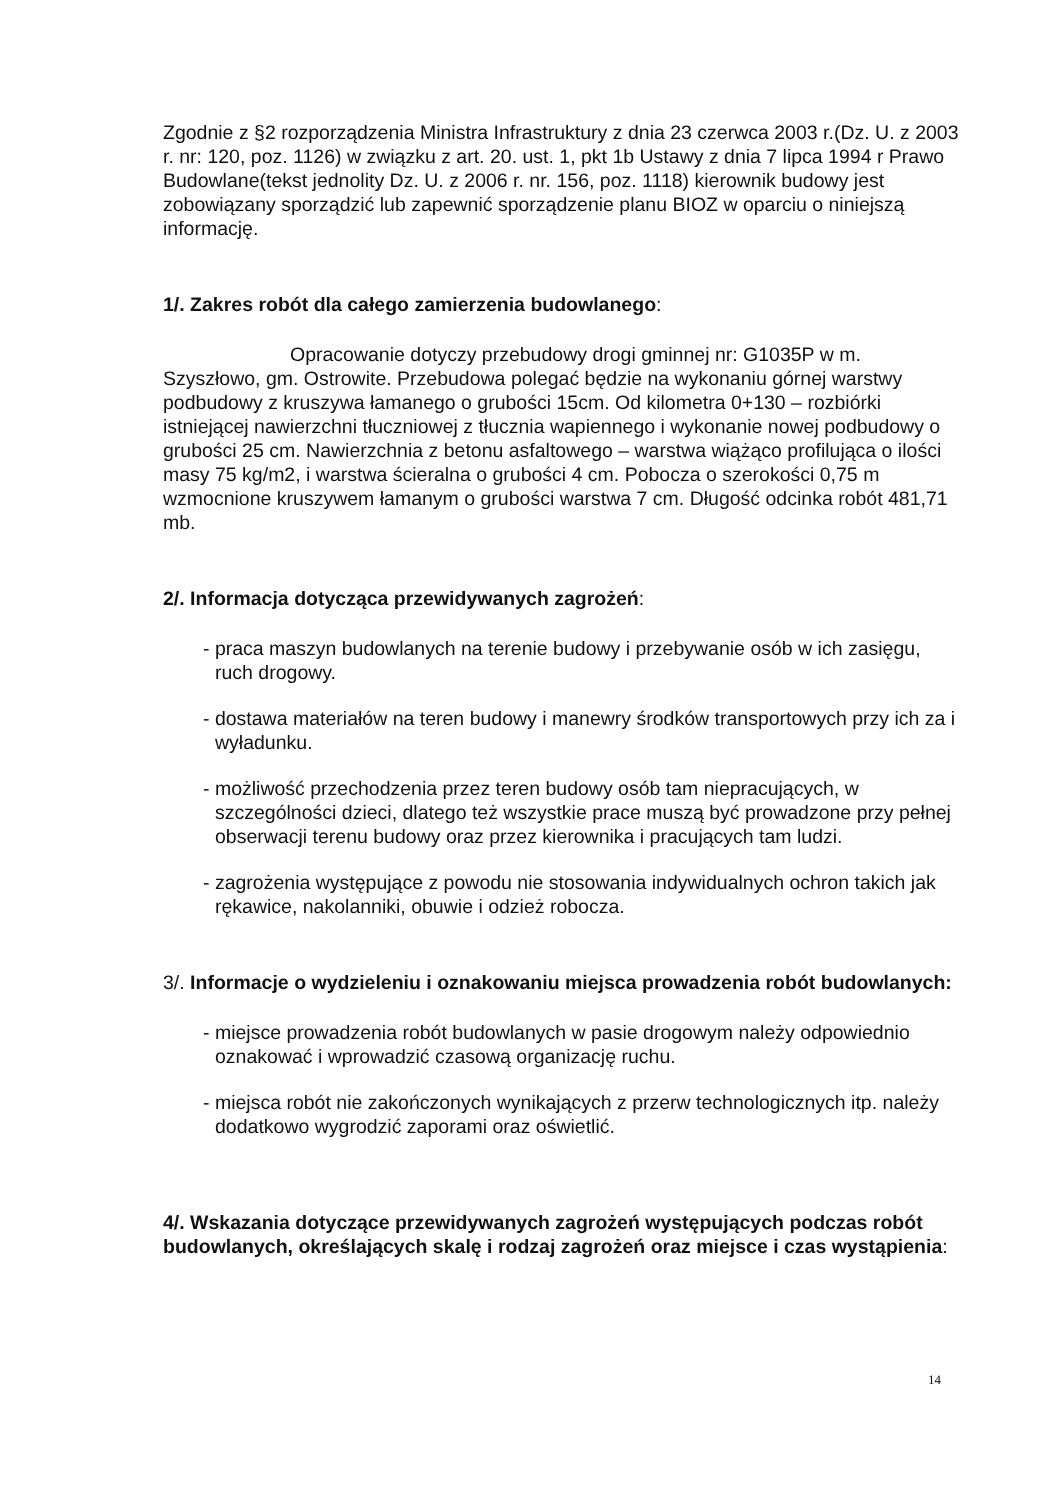Zgodnie z §2 rozporządzenia Ministra Infrastruktury z dnia 23 czerwca 2003 r.(Dz. U. z 2003 r. nr: 120, poz. 1126) w związku z art. 20. ust. 1, pkt 1b Ustawy z dnia 7 lipca 1994 r Prawo Budowlane(tekst jednolity Dz. U. z 2006 r. nr. 156, poz. 1118) kierownik budowy jest zobowiązany sporządzić lub zapewnić sporządzenie planu BIOZ w oparciu o niniejszą informację.
1/. Zakres robót dla całego zamierzenia budowlanego:
Opracowanie dotyczy przebudowy drogi gminnej nr: G1035P w m. Szyszłowo, gm. Ostrowite. Przebudowa polegać będzie na wykonaniu górnej warstwy podbudowy z kruszywa łamanego o grubości 15cm. Od kilometra 0+130 – rozbiórki istniejącej nawierzchni tłuczniowej z tłucznia wapiennego i wykonanie nowej podbudowy o grubości 25 cm. Nawierzchnia z betonu asfaltowego – warstwa wiążąco profilująca o ilości masy 75 kg/m2, i warstwa ścieralna o grubości 4 cm. Pobocza o szerokości 0,75 m wzmocnione kruszywem łamanym o grubości warstwa 7 cm. Długość odcinka robót 481,71 mb.
2/. Informacja dotycząca przewidywanych zagrożeń:
- praca maszyn budowlanych na terenie budowy i przebywanie osób w ich zasięgu, ruch drogowy.
- dostawa materiałów na teren budowy i manewry środków transportowych przy ich za i wyładunku.
- możliwość przechodzenia przez teren budowy osób tam niepracujących, w szczególności dzieci, dlatego też wszystkie prace muszą być prowadzone przy pełnej obserwacji terenu budowy oraz przez kierownika i pracujących tam ludzi.
- zagrożenia występujące z powodu nie stosowania indywidualnych ochron takich jak rękawice, nakolanniki, obuwie i odzież robocza.
3/. Informacje o wydzieleniu i oznakowaniu miejsca prowadzenia robót budowlanych:
- miejsce prowadzenia robót budowlanych w pasie drogowym należy odpowiednio oznakować i wprowadzić czasową organizację ruchu.
- miejsca robót nie zakończonych wynikających z przerw technologicznych itp. należy dodatkowo wygrodzić zaporami oraz oświetlić.
4/. Wskazania dotyczące przewidywanych zagrożeń występujących podczas robót budowlanych, określających skalę i rodzaj zagrożeń oraz miejsce i czas wystąpienia:
14